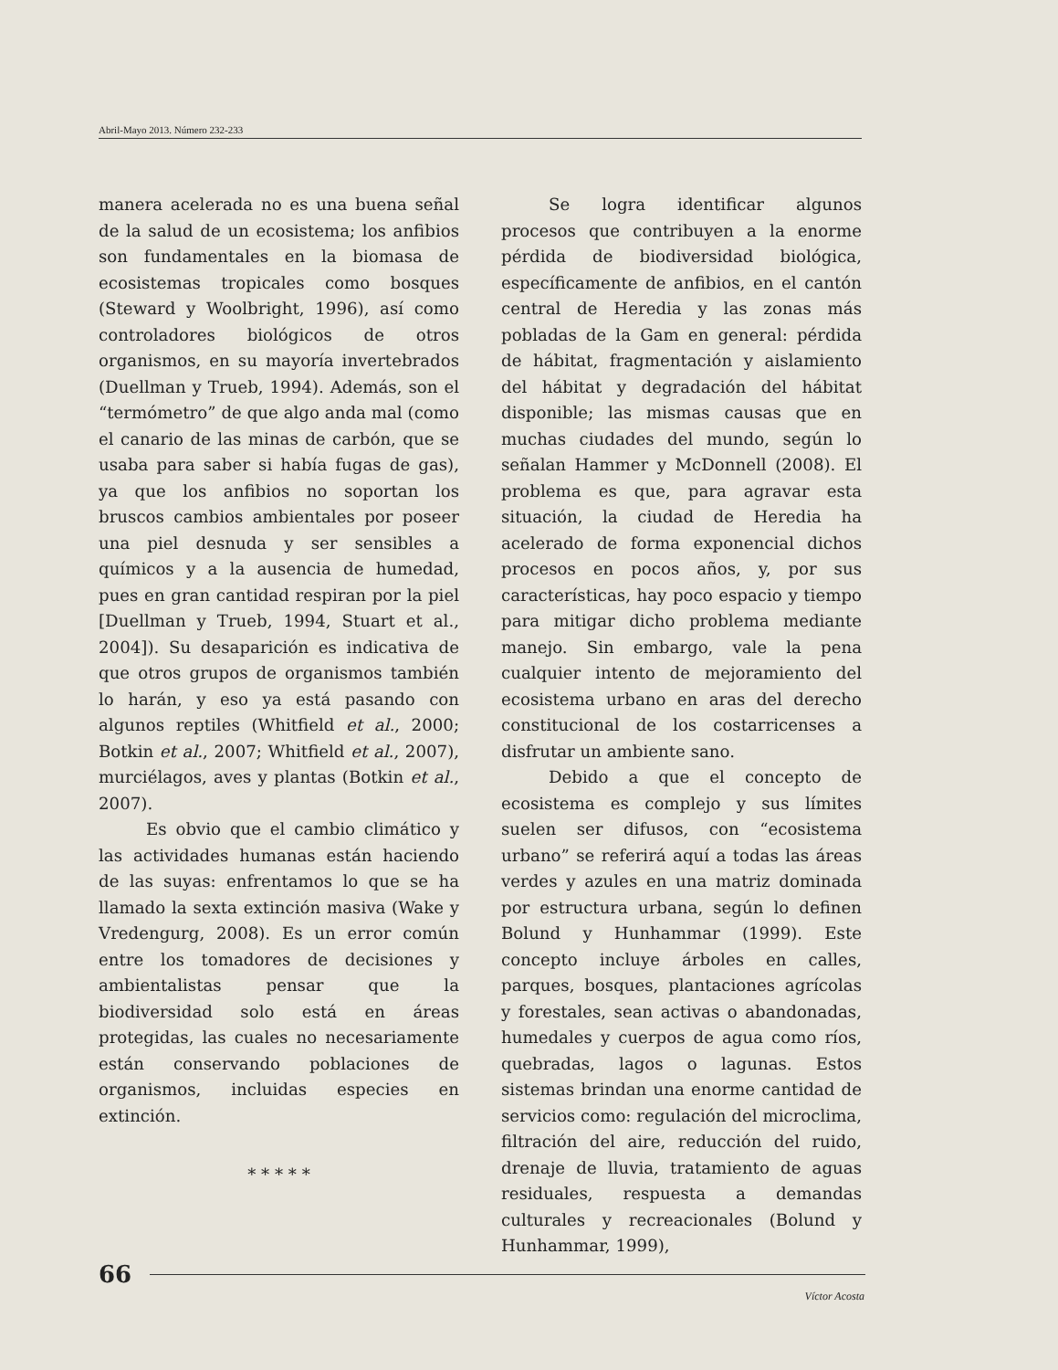Abril-Mayo 2013. Número 232-233
manera acelerada no es una buena señal de la salud de un ecosistema; los anfibios son fundamentales en la biomasa de ecosistemas tropicales como bosques (Steward y Woolbright, 1996), así como controladores biológicos de otros organismos, en su mayoría invertebrados (Duellman y Trueb, 1994). Además, son el “termómetro” de que algo anda mal (como el canario de las minas de carbón, que se usaba para saber si había fugas de gas), ya que los anfibios no soportan los bruscos cambios ambientales por poseer una piel desnuda y ser sensibles a químicos y a la ausencia de humedad, pues en gran cantidad respiran por la piel [Duellman y Trueb, 1994, Stuart et al., 2004]). Su desaparición es indicativa de que otros grupos de organismos también lo harán, y eso ya está pasando con algunos reptiles (Whitfield et al., 2000; Botkin et al., 2007; Whitfield et al., 2007), murciélagos, aves y plantas (Botkin et al., 2007).
Es obvio que el cambio climático y las actividades humanas están haciendo de las suyas: enfrentamos lo que se ha llamado la sexta extinción masiva (Wake y Vredengurg, 2008). Es un error común entre los tomadores de decisiones y ambientalistas pensar que la biodiversidad solo está en áreas protegidas, las cuales no necesariamente están conservando poblaciones de organismos, incluidas especies en extinción.
* * * * *
Se logra identificar algunos procesos que contribuyen a la enorme pérdida de biodiversidad biológica, específicamente de anfibios, en el cantón central de Heredia y las zonas más pobladas de la Gam en general: pérdida de hábitat, fragmentación y aislamiento del hábitat y degradación del hábitat disponible; las mismas causas que en muchas ciudades del mundo, según lo señalan Hammer y McDonnell (2008). El problema es que, para agravar esta situación, la ciudad de Heredia ha acelerado de forma exponencial dichos procesos en pocos años, y, por sus características, hay poco espacio y tiempo para mitigar dicho problema mediante manejo. Sin embargo, vale la pena cualquier intento de mejoramiento del ecosistema urbano en aras del derecho constitucional de los costarricenses a disfrutar un ambiente sano.
Debido a que el concepto de ecosistema es complejo y sus límites suelen ser difusos, con “ecosistema urbano” se referirá aquí a todas las áreas verdes y azules en una matriz dominada por estructura urbana, según lo definen Bolund y Hunhammar (1999). Este concepto incluye árboles en calles, parques, bosques, plantaciones agrícolas y forestales, sean activas o abandonadas, humedales y cuerpos de agua como ríos, quebradas, lagos o lagunas. Estos sistemas brindan una enorme cantidad de servicios como: regulación del microclima, filtración del aire, reducción del ruido, drenaje de lluvia, tratamiento de aguas residuales, respuesta a demandas culturales y recreacionales (Bolund y Hunhammar, 1999),
66
Víctor Acosta